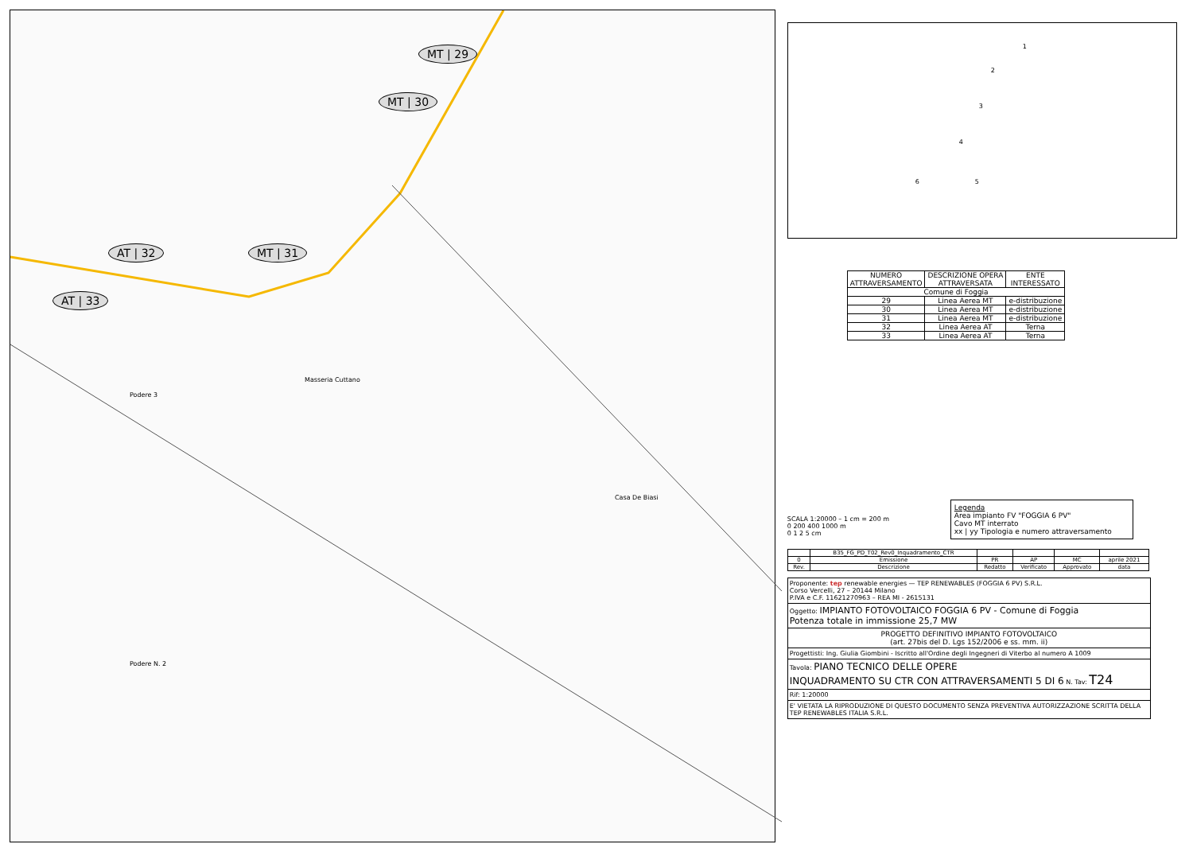MT | 29
MT | 30
AT | 32 MT | 31
AT | 33
Masseria Cuttano
Podere 3
Casa De Biasi
Podere N. 2
1
2
3
4
5 6
| NUMERO ATTRAVERSAMENTO | DESCRIZIONE OPERA ATTRAVERSATA | ENTE INTERESSATO |
| --- | --- | --- |
| Comune di Foggia | | |
| 29 | Linea Aerea MT | e-distribuzione |
| 30 | Linea Aerea MT | e-distribuzione |
| 31 | Linea Aerea MT | e-distribuzione |
| 32 | Linea Aerea AT | Terna |
| 33 | Linea Aerea AT | Terna |
Legenda
Area impianto FV "FOGGIA 6 PV"
Cavo MT interrato
xx | yy Tipologia e numero attraversamento
SCALA 1:20000 – 1 cm = 200 m
0 200 400 1000 m
0 1 2 5 cm
| | B35_FG_PD_T02_Rev0_Inquadramento_CTR | | | | |
| 0 | Emissione | PR | AP | MC | aprile 2021 |
| Rev. | Descrizione | Redatto | Verificato | Approvato | data |
Proponente: tep renewable energies — TEP RENEWABLES (FOGGIA 6 PV) S.R.L.
Corso Vercelli, 27 – 20144 Milano
P.IVA e C.F. 11621270963 – REA MI - 2615131
Oggetto: IMPIANTO FOTOVOLTAICO FOGGIA 6 PV - Comune di Foggia
Potenza totale in immissione 25,7 MW
PROGETTO DEFINITIVO IMPIANTO FOTOVOLTAICO
(art. 27bis del D. Lgs 152/2006 e ss. mm. ii)
Progettisti: Ing. Giulia Giombini - Iscritto all'Ordine degli Ingegneri di Viterbo al numero A 1009
Tavola: PIANO TECNICO DELLE OPERE
INQUADRAMENTO SU CTR CON ATTRAVERSAMENTI 5 DI 6 N. Tav: T24
Rif: 1:20000
E' VIETATA LA RIPRODUZIONE DI QUESTO DOCUMENTO SENZA PREVENTIVA AUTORIZZAZIONE SCRITTA DELLA TEP RENEWABLES ITALIA S.R.L.